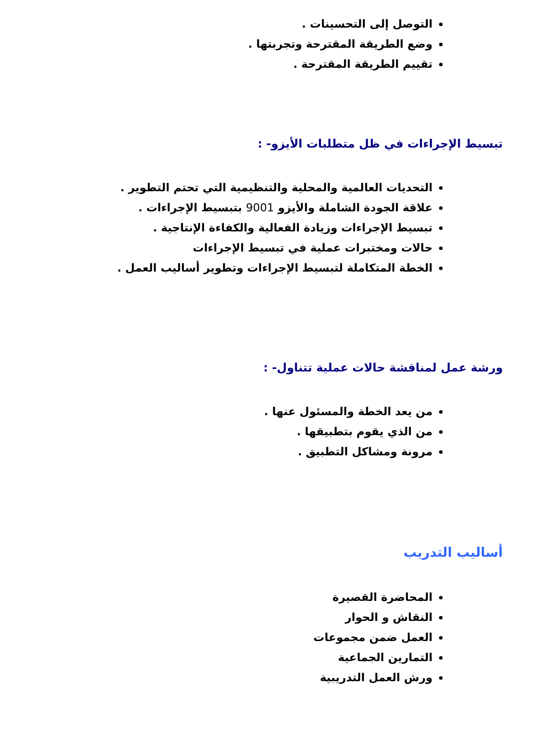التوصل إلى التحسينات .
وضع الطريقة المقترحة وتجربتها .
تقييم الطريقة المقترحة .
تبسيط الإجراءات في ظل متطلبات الأيزو- :
التحديات العالمية والمحلية والتنظيمية التي تحتم التطوير .
علاقة الجودة الشاملة والأيزو 9001 بتبسيط الإجراءات .
تبسيط الإجراءات وزيادة الفعالية والكفاءة الإنتاجية .
حالات ومختبرات عملية في تبسيط الإجراءات
الخطة المتكاملة لتبسيط الإجراءات وتطوير أساليب العمل .
ورشة عمل لمناقشة حالات عملية تتناول- :
من يعد الخطة والمسئول عنها .
من الذي يقوم بتطبيقها .
مرونة ومشاكل التطبيق .
أساليب التدريب
المحاضرة القصيرة
النقاش و الحوار
العمل ضمن مجموعات
التمارين الجماعية
ورش العمل التدريبية